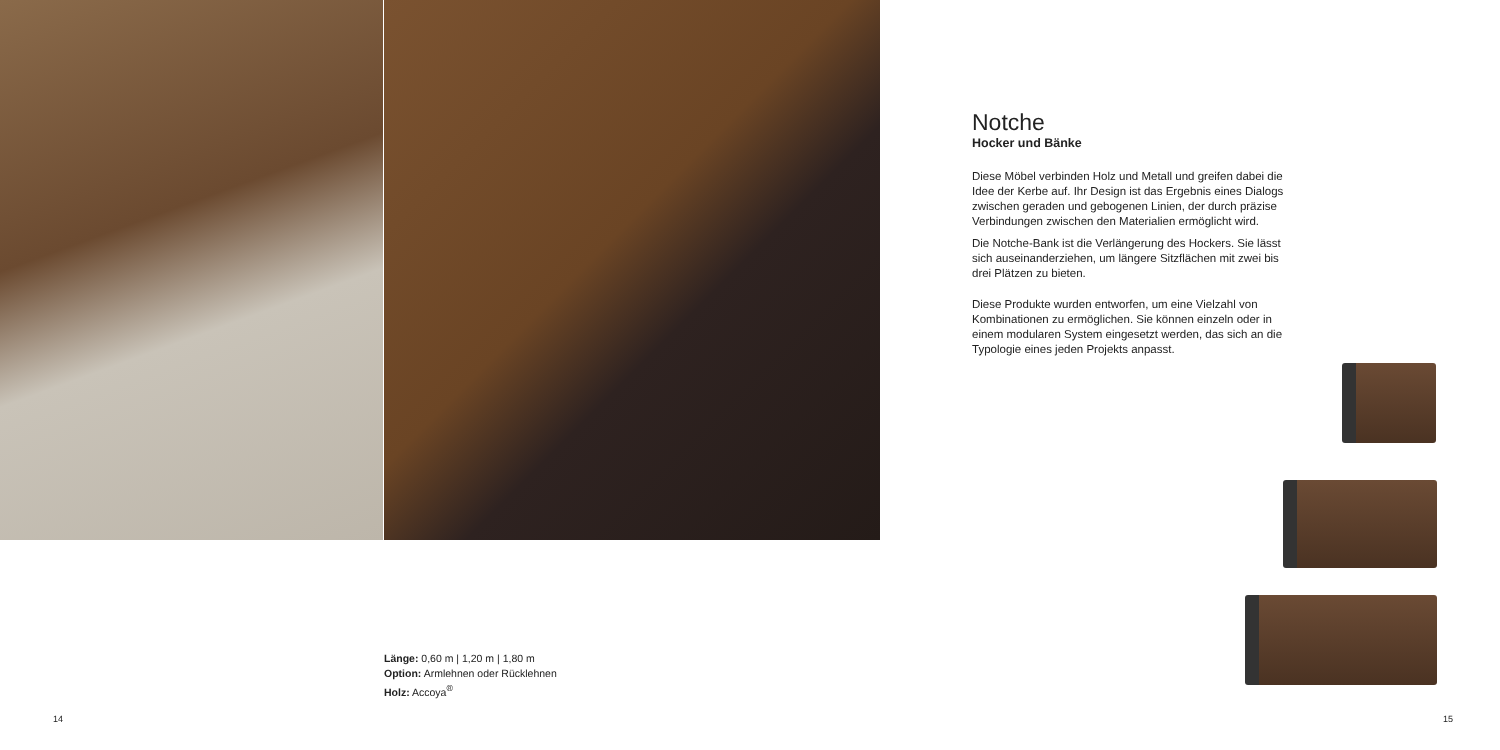Notche
Hocker und Bänke
Diese Möbel verbinden Holz und Metall und greifen dabei die Idee der Kerbe auf. Ihr Design ist das Ergebnis eines Dialogs zwischen geraden und gebogenen Linien, der durch präzise Verbindungen zwischen den Materialien ermöglicht wird.
Die Notche-Bank ist die Verlängerung des Hockers. Sie lässt sich auseinanderziehen, um längere Sitzflächen mit zwei bis drei Plätzen zu bieten.
Diese Produkte wurden entworfen, um eine Vielzahl von Kombinationen zu ermöglichen. Sie können einzeln oder in einem modularen System eingesetzt werden, das sich an die Typologie eines jeden Projekts anpasst.
Länge: 0,60 m | 1,20 m | 1,80 m
Option: Armlehnen oder Rücklehnen
Holz: Accoya<sup>®</sup>
14 15